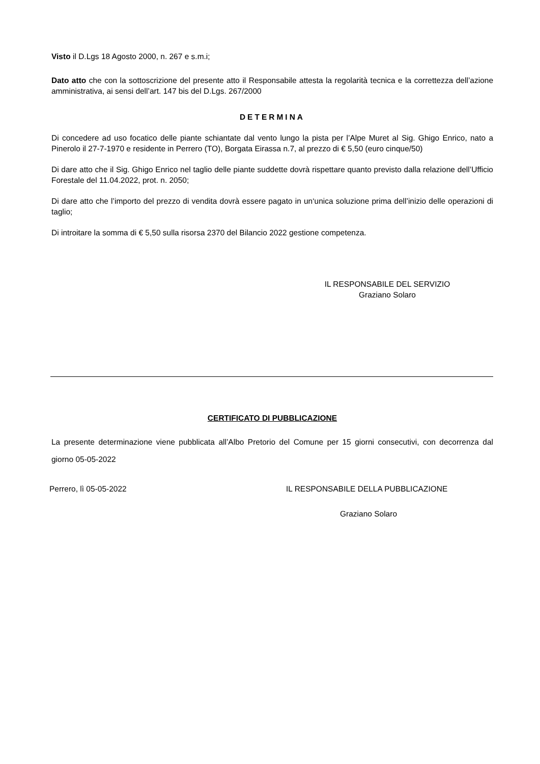Visto il D.Lgs 18 Agosto 2000, n. 267 e s.m.i;
Dato atto che con la sottoscrizione del presente atto il Responsabile attesta la regolarità tecnica e la correttezza dell’azione amministrativa, ai sensi dell’art. 147 bis del D.Lgs. 267/2000
DETERMINA
Di concedere ad uso focatico delle piante schiantate dal vento lungo la pista per l’Alpe Muret al Sig. Ghigo Enrico, nato a Pinerolo il 27-7-1970 e residente in Perrero (TO), Borgata Eirassa n.7, al prezzo di € 5,50 (euro cinque/50)
Di dare atto che il Sig. Ghigo Enrico nel taglio delle piante suddette dovrà rispettare quanto previsto dalla relazione dell’Ufficio Forestale del 11.04.2022, prot. n. 2050;
Di dare atto che l’importo del prezzo di vendita dovrà essere pagato in un‘unica soluzione prima dell’inizio delle operazioni di taglio;
Di introitare la somma di € 5,50 sulla risorsa 2370 del Bilancio 2022 gestione competenza.
IL RESPONSABILE DEL SERVIZIO
Graziano Solaro
CERTIFICATO DI PUBBLICAZIONE
La presente determinazione viene pubblicata all’Albo Pretorio del Comune per 15 giorni consecutivi, con decorrenza dal giorno 05-05-2022
Perrero, lì 05-05-2022 IL RESPONSABILE DELLA PUBBLICAZIONE
Graziano Solaro